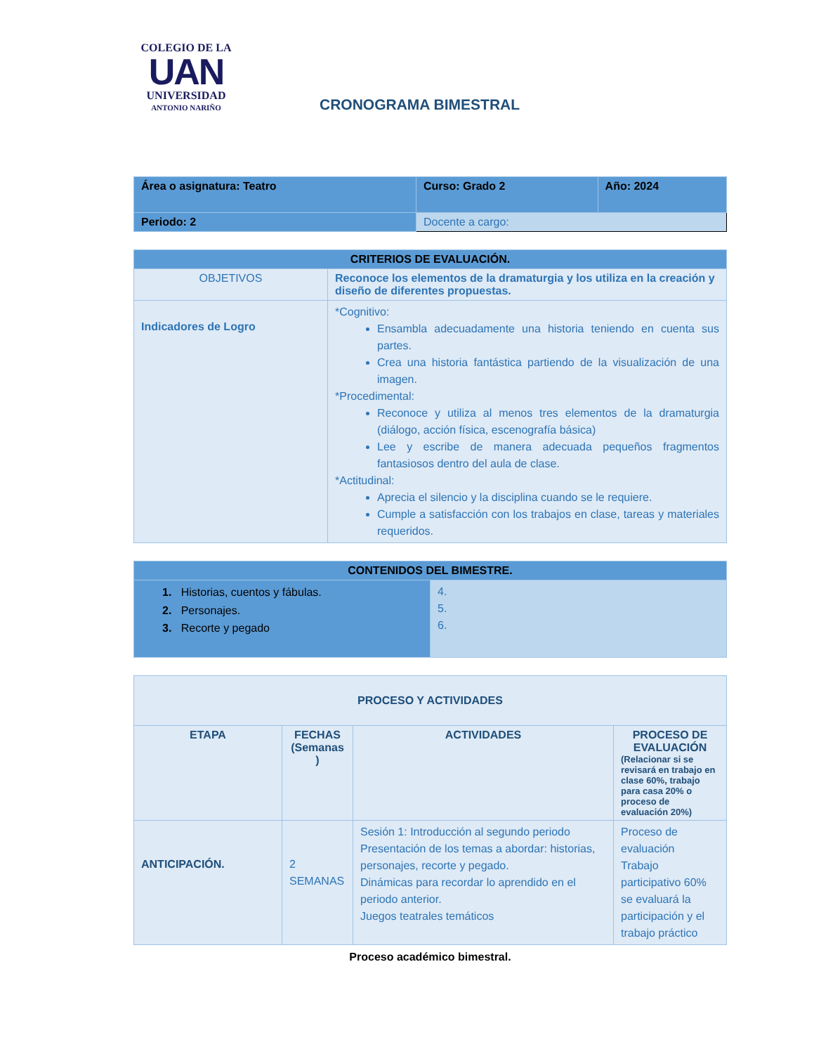COLEGIO DE LA
UAN
UNIVERSIDAD
ANTONIO NARIÑO
CRONOGRAMA BIMESTRAL
| Área o asignatura: Teatro | Curso: Grado 2 | Año: 2024 |
| Periodo: 2 | Docente a cargo: | |
| CRITERIOS DE EVALUACIÓN. | |
| --- | --- |
| OBJETIVOS | Reconoce los elementos de la dramaturgia y los utiliza en la creación y diseño de diferentes propuestas. |
| Indicadores de Logro | *Cognitivo: Ensambla adecuadamente una historia teniendo en cuenta sus partes. Crea una historia fantástica partiendo de la visualización de una imagen. *Procedimental: Reconoce y utiliza al menos tres elementos de la dramaturgia (diálogo, acción física, escenografía básica) Lee y escribe de manera adecuada pequeños fragmentos fantasiosos dentro del aula de clase. *Actitudinal: Aprecia el silencio y la disciplina cuando se le requiere. Cumple a satisfacción con los trabajos en clase, tareas y materiales requeridos. |
| CONTENIDOS DEL BIMESTRE. | |
| --- | --- |
| 1. Historias, cuentos y fábulas. 2. Personajes. 3. Recorte y pegado | 4. 5. 6. |
| PROCESO Y ACTIVIDADES | | | |
| --- | --- | --- | --- |
| ETAPA | FECHAS (Semanas ) | ACTIVIDADES | PROCESO DE EVALUACIÓN (Relacionar si se revisará en trabajo en clase 60%, trabajo para casa 20% o proceso de evaluación 20%) |
| ANTICIPACIÓN. | 2 SEMANAS | Sesión 1: Introducción al segundo periodo Presentación de los temas a abordar: historias, personajes, recorte y pegado. Dinámicas para recordar lo aprendido en el periodo anterior. Juegos teatrales temáticos | Proceso de evaluación Trabajo participativo 60% se evaluará la participación y el trabajo práctico |
Proceso académico bimestral.